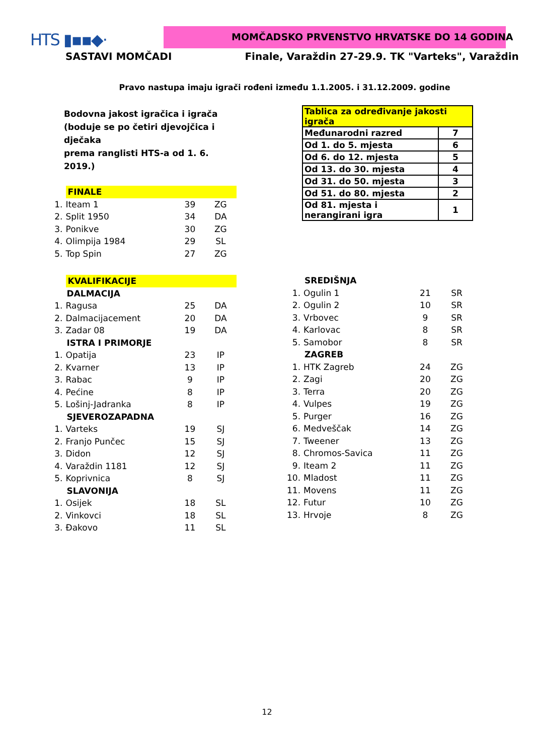HTS ▮▪▪◆·
MOMČADSKO PRVENSTVO HRVATSKE DO 14 GODINA
SASTAVI MOMČADI Finale, Varaždin 27-29.9. TK "Varteks", Varaždin
Pravo nastupa imaju igrači rođeni između 1.1.2005. i 31.12.2009. godine
Bodovna jakost igračica i igrača
(boduje se po četiri djevojčica i dječaka
prema ranglisti HTS-a od 1. 6. 2019.)
| | FINALE | | |
| 1. | Iteam 1 | 39 | ZG |
| 2. | Split 1950 | 34 | DA |
| 3. | Ponikve | 30 | ZG |
| 4. | Olimpija 1984 | 29 | SL |
| 5. | Top Spin | 27 | ZG |
| | KVALIFIKACIJE | | |
| | DALMACIJA | | |
| 1. | Ragusa | 25 | DA |
| 2. | Dalmacijacement | 20 | DA |
| 3. | Zadar 08 | 19 | DA |
| | ISTRA I PRIMORJE | | |
| 1. | Opatija | 23 | IP |
| 2. | Kvarner | 13 | IP |
| 3. | Rabac | 9 | IP |
| 4. | Pećine | 8 | IP |
| 5. | Lošinj-Jadranka | 8 | IP |
| | SJEVEROZAPADNA | | |
| 1. | Varteks | 19 | SJ |
| 2. | Franjo Punčec | 15 | SJ |
| 3. | Didon | 12 | SJ |
| 4. | Varaždin 1181 | 12 | SJ |
| 5. | Koprivnica | 8 | SJ |
| | SLAVONIJA | | |
| 1. | Osijek | 18 | SL |
| 2. | Vinkovci | 18 | SL |
| 3. | Đakovo | 11 | SL |
| Tablica za određivanje jakosti igrača | |
| Međunarodni razred | 7 |
| Od 1. do 5. mjesta | 6 |
| Od 6. do 12. mjesta | 5 |
| Od 13. do 30. mjesta | 4 |
| Od 31. do 50. mjesta | 3 |
| Od 51. do 80. mjesta | 2 |
| Od 81. mjesta i nerangirani igra | 1 |
| | SREDIŠNJA | | |
| 1. | Ogulin 1 | 21 | SR |
| 2. | Ogulin 2 | 10 | SR |
| 3. | Vrbovec | 9 | SR |
| 4. | Karlovac | 8 | SR |
| 5. | Samobor | 8 | SR |
| | ZAGREB | | |
| 1. | HTK Zagreb | 24 | ZG |
| 2. | Zagi | 20 | ZG |
| 3. | Terra | 20 | ZG |
| 4. | Vulpes | 19 | ZG |
| 5. | Purger | 16 | ZG |
| 6. | Medveščak | 14 | ZG |
| 7. | Tweener | 13 | ZG |
| 8. | Chromos-Savica | 11 | ZG |
| 9. | Iteam 2 | 11 | ZG |
| 10. | Mladost | 11 | ZG |
| 11. | Movens | 11 | ZG |
| 12. | Futur | 10 | ZG |
| 13. | Hrvoje | 8 | ZG |
12